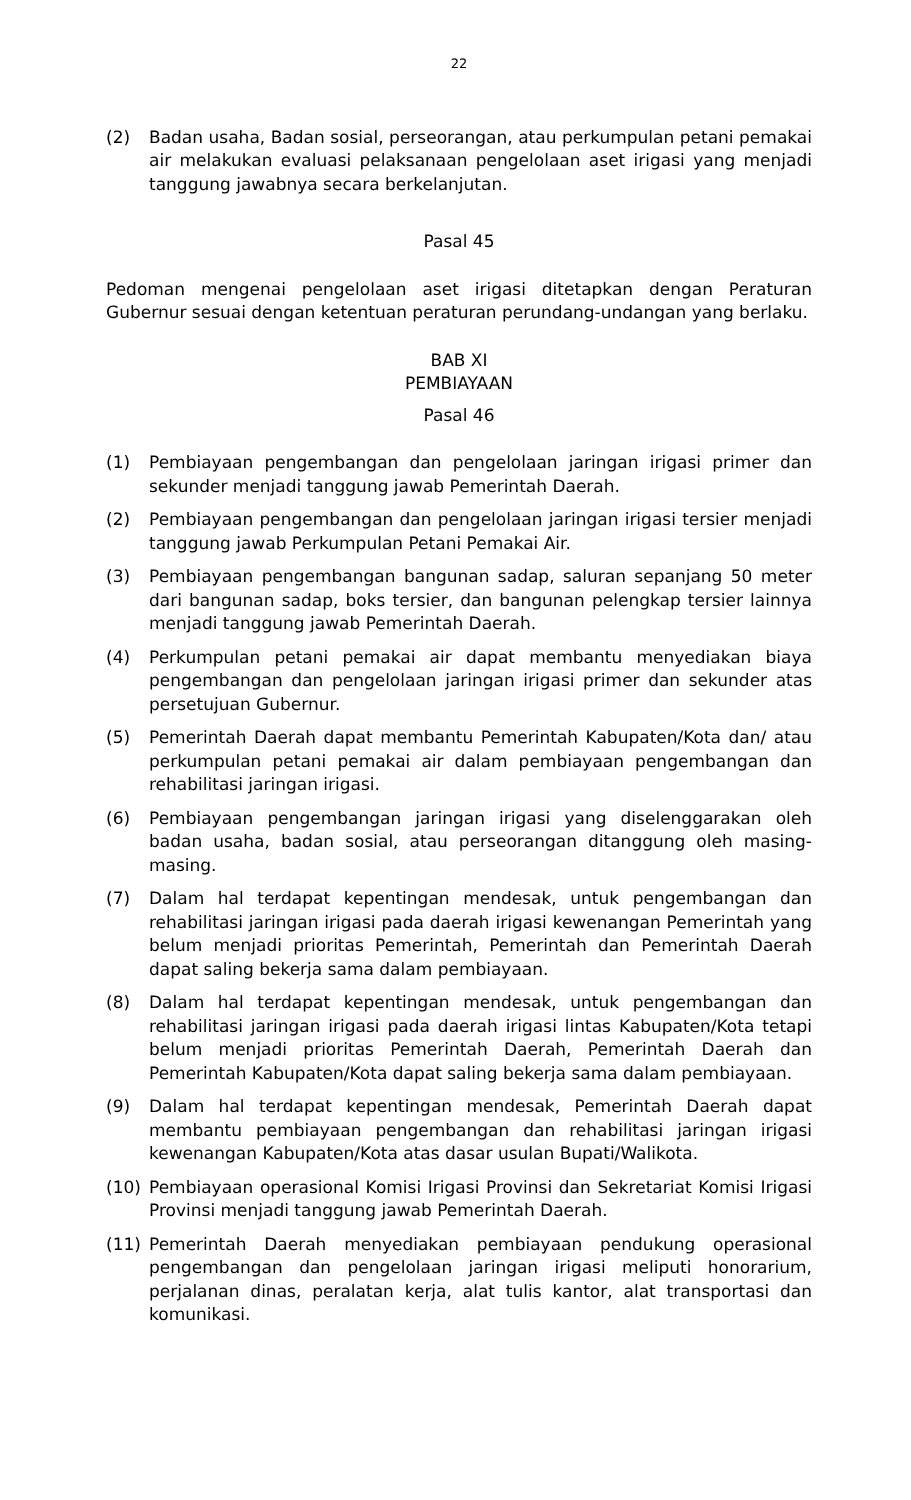22
(2) Badan usaha, Badan sosial, perseorangan, atau perkumpulan petani pemakai air melakukan evaluasi pelaksanaan pengelolaan aset irigasi yang menjadi tanggung jawabnya secara berkelanjutan.
Pasal 45
Pedoman mengenai pengelolaan aset irigasi ditetapkan dengan Peraturan Gubernur sesuai dengan ketentuan peraturan perundang-undangan yang berlaku.
BAB XI
PEMBIAYAAN
Pasal 46
(1) Pembiayaan pengembangan dan pengelolaan jaringan irigasi primer dan sekunder menjadi tanggung jawab Pemerintah Daerah.
(2) Pembiayaan pengembangan dan pengelolaan jaringan irigasi tersier menjadi tanggung jawab Perkumpulan Petani Pemakai Air.
(3) Pembiayaan pengembangan bangunan sadap, saluran sepanjang 50 meter dari bangunan sadap, boks tersier, dan bangunan pelengkap tersier lainnya menjadi tanggung jawab Pemerintah Daerah.
(4) Perkumpulan petani pemakai air dapat membantu menyediakan biaya pengembangan dan pengelolaan jaringan irigasi primer dan sekunder atas persetujuan Gubernur.
(5) Pemerintah Daerah dapat membantu Pemerintah Kabupaten/Kota dan/ atau perkumpulan petani pemakai air dalam pembiayaan pengembangan dan rehabilitasi jaringan irigasi.
(6) Pembiayaan pengembangan jaringan irigasi yang diselenggarakan oleh badan usaha, badan sosial, atau perseorangan ditanggung oleh masing-masing.
(7) Dalam hal terdapat kepentingan mendesak, untuk pengembangan dan rehabilitasi jaringan irigasi pada daerah irigasi kewenangan Pemerintah yang belum menjadi prioritas Pemerintah, Pemerintah dan Pemerintah Daerah dapat saling bekerja sama dalam pembiayaan.
(8) Dalam hal terdapat kepentingan mendesak, untuk pengembangan dan rehabilitasi jaringan irigasi pada daerah irigasi lintas Kabupaten/Kota tetapi belum menjadi prioritas Pemerintah Daerah, Pemerintah Daerah dan Pemerintah Kabupaten/Kota dapat saling bekerja sama dalam pembiayaan.
(9) Dalam hal terdapat kepentingan mendesak, Pemerintah Daerah dapat membantu pembiayaan pengembangan dan rehabilitasi jaringan irigasi kewenangan Kabupaten/Kota atas dasar usulan Bupati/Walikota.
(10) Pembiayaan operasional Komisi Irigasi Provinsi dan Sekretariat Komisi Irigasi Provinsi menjadi tanggung jawab Pemerintah Daerah.
(11) Pemerintah Daerah menyediakan pembiayaan pendukung operasional pengembangan dan pengelolaan jaringan irigasi meliputi honorarium, perjalanan dinas, peralatan kerja, alat tulis kantor, alat transportasi dan komunikasi.